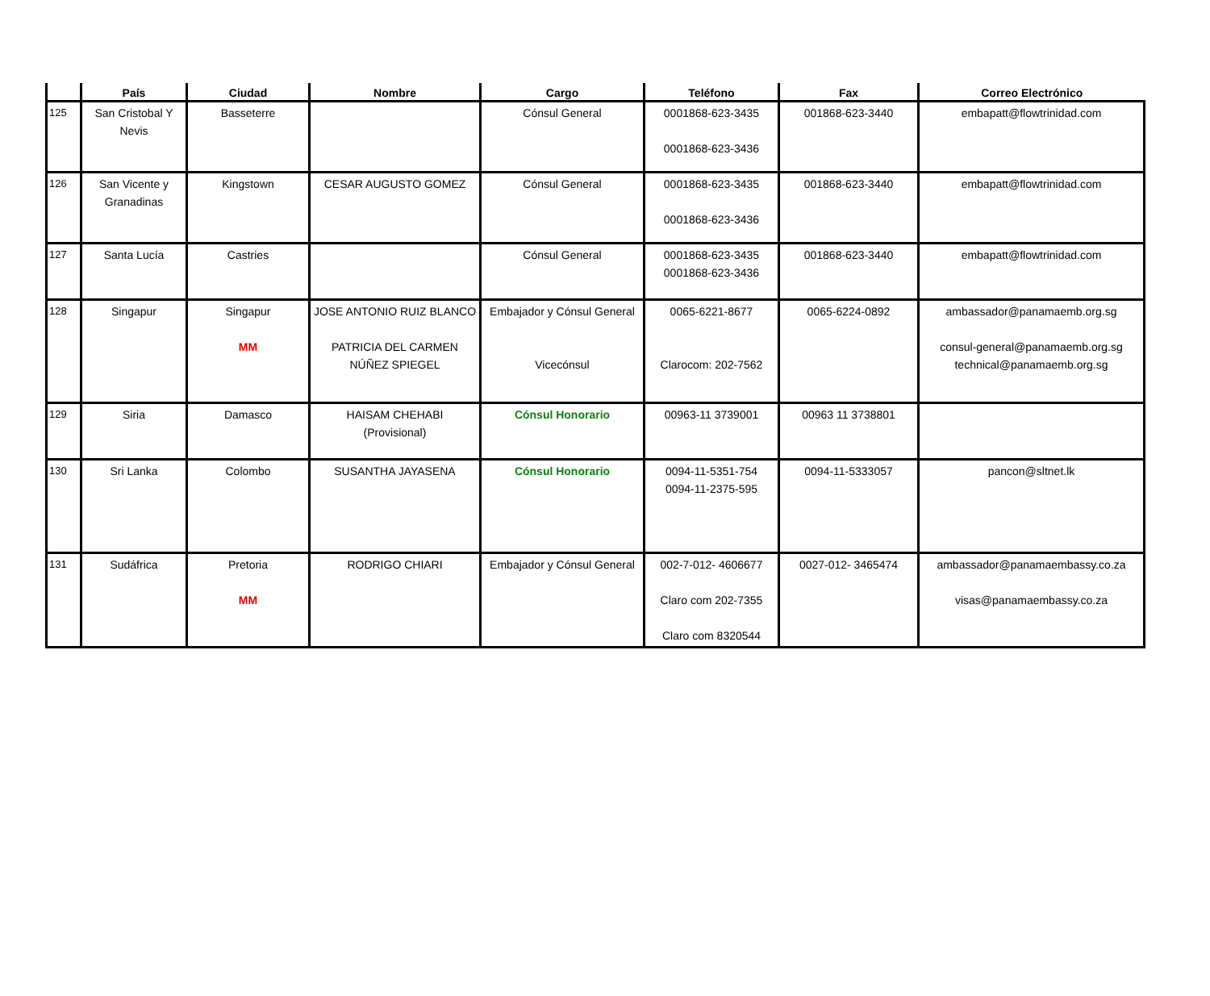| | País | Ciudad | Nombre | Cargo | Teléfono | Fax | Correo Electrónico |
| --- | --- | --- | --- | --- | --- | --- | --- |
| 125 | San Cristobal Y Nevis | Basseterre | | Cónsul General | 0001868-623-3435 0001868-623-3436 | 001868-623-3440 | embapatt@flowtrinidad.com |
| 126 | San Vicente y Granadinas | Kingstown | CESAR AUGUSTO GOMEZ | Cónsul General | 0001868-623-3435 0001868-623-3436 | 001868-623-3440 | embapatt@flowtrinidad.com |
| 127 | Santa Lucía | Castries | | Cónsul General | 0001868-623-3435 0001868-623-3436 | 001868-623-3440 | embapatt@flowtrinidad.com |
| 128 | Singapur | Singapur MM | JOSE ANTONIO RUIZ BLANCO PATRICIA DEL CARMEN NÚÑEZ SPIEGEL | Embajador y Cónsul General Vicecónsul | 0065-6221-8677 Clarocom: 202-7562 | 0065-6224-0892 | ambassador@panamaemb.org.sg consul-general@panamaemb.org.sg technical@panamaemb.org.sg |
| 129 | Siria | Damasco | HAISAM CHEHABI (Provisional) | Cónsul Honorario | 00963-11 3739001 | 00963 11 3738801 | |
| 130 | Sri Lanka | Colombo | SUSANTHA JAYASENA | Cónsul Honorario | 0094-11-5351-754 0094-11-2375-595 | 0094-11-5333057 | pancon@sltnet.lk |
| 131 | Sudáfrica | Pretoria MM | RODRIGO CHIARI | Embajador y Cónsul General | 002-7-012- 4606677 Claro com 202-7355 Claro com 8320544 | 0027-012- 3465474 | ambassador@panamaembassy.co.za visas@panamaembassy.co.za |